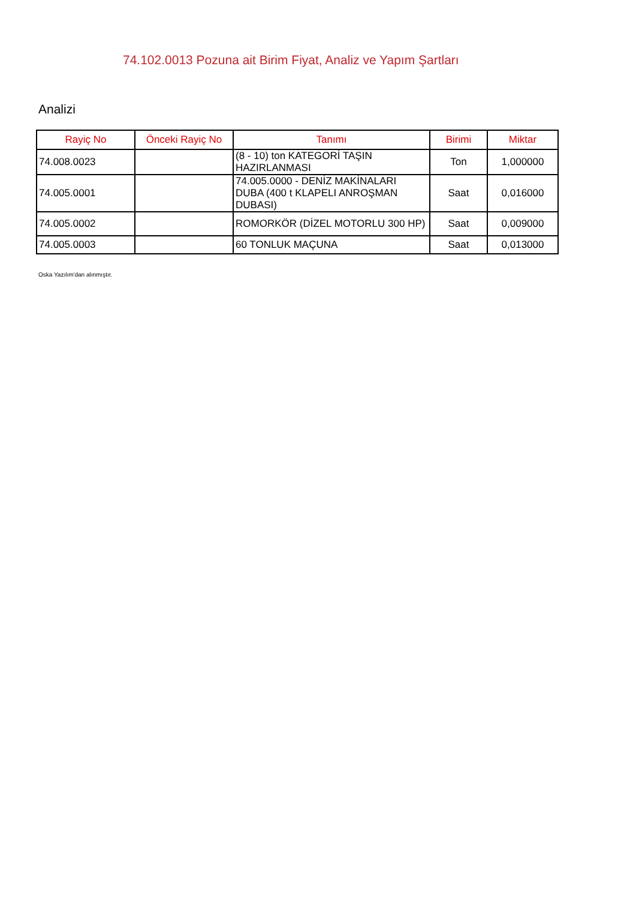74.102.0013 Pozuna ait Birim Fiyat, Analiz ve Yapım Şartları
Analizi
| Rayiç No | Önceki Rayiç No | Tanımı | Birimi | Miktar |
| --- | --- | --- | --- | --- |
| 74.008.0023 | | (8 - 10) ton KATEGORİ TAŞIN HAZIRLANMASI | Ton | 1,000000 |
| 74.005.0001 | | 74.005.0000 - DENİZ MAKİNALARI DUBA (400 t KLAPELI ANROŞMAN DUBASI) | Saat | 0,016000 |
| 74.005.0002 | | ROMORKÖR (DİZEL MOTORLU 300 HP) | Saat | 0,009000 |
| 74.005.0003 | | 60 TONLUK MAÇUNA | Saat | 0,013000 |
Oska Yazılım'dan alınmıştır.